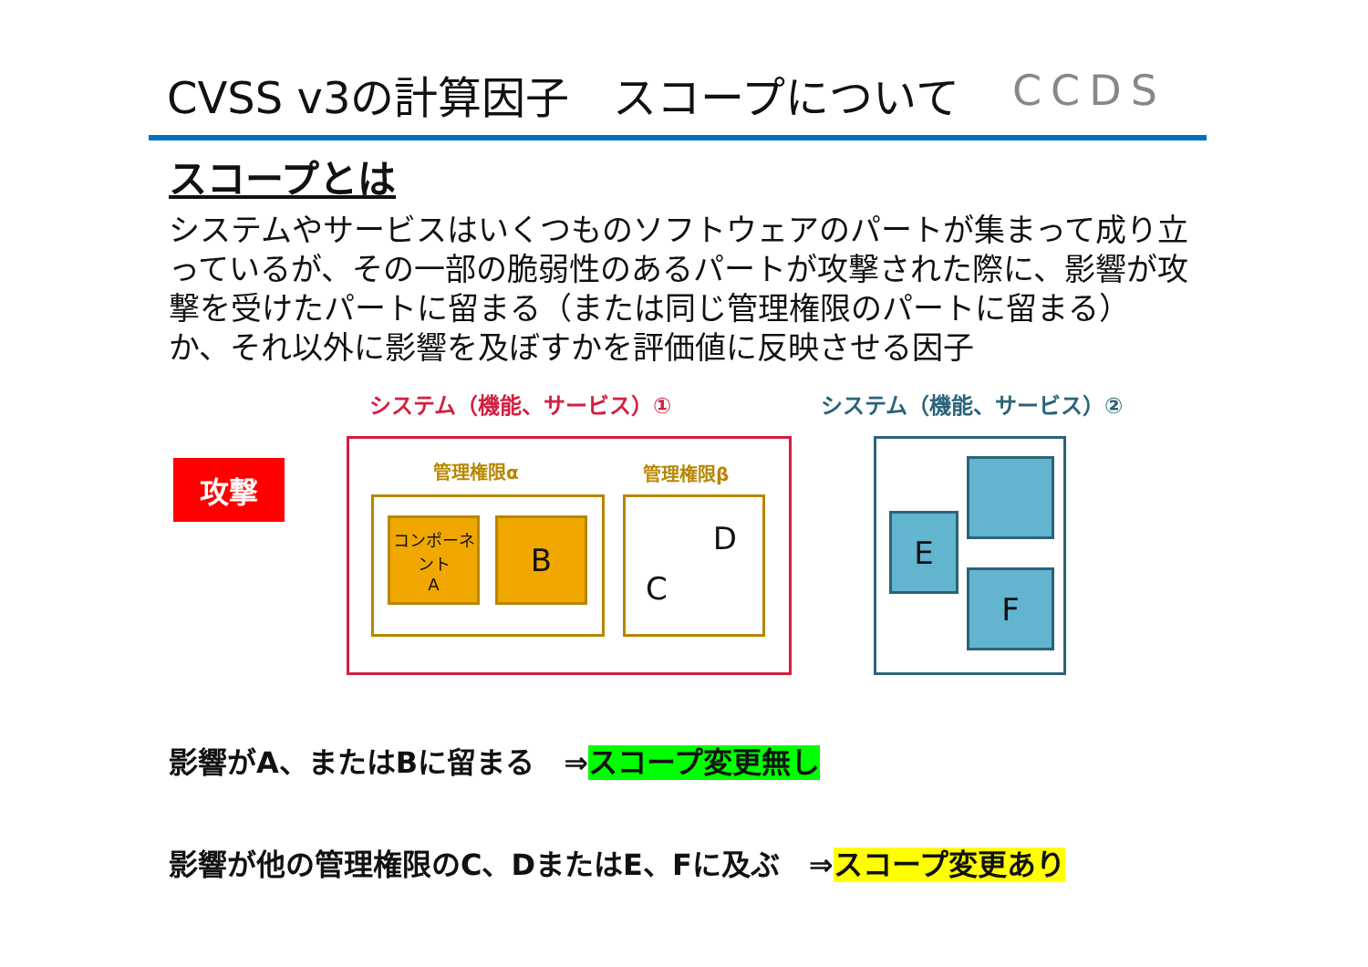CVSS v3の計算因子　スコープについて CCDS
スコープとは
システムやサービスはいくつものソフトウェアのパートが集まって成り立っているが、その一部の脆弱性のあるパートが攻撃された際に、影響が攻撃を受けたパートに留まる（または同じ管理権限のパートに留まる）か、それ以外に影響を及ぼすかを評価値に反映させる因子
システム（機能、サービス）① システム（機能、サービス）②
攻撃 管理権限α 管理権限β
コンポーネント
A
B C
D
E
F
影響がA、またはBに留まる　⇒スコープ変更無し
影響が他の管理権限のC、DまたはE、Fに及ぶ　⇒スコープ変更あり